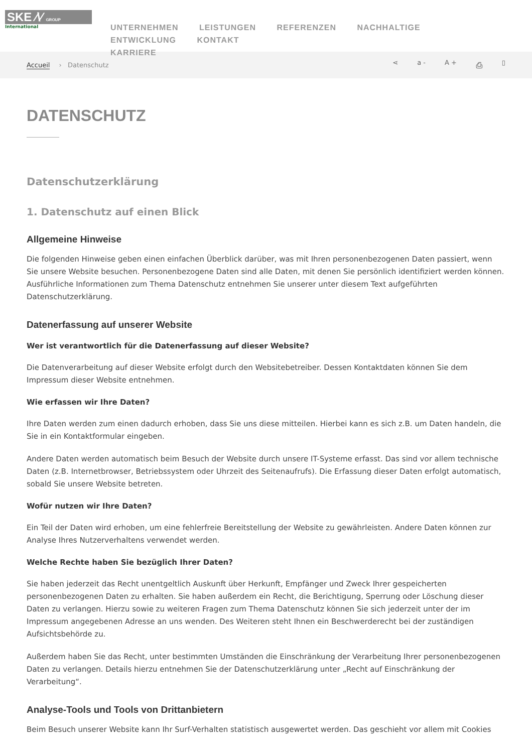SKE ⁄\⁄ GROUP
International
UNTERNEHMEN LEISTUNGEN REFERENZEN NACHHALTIGE ENTWICKLUNG KONTAKT
KARRIERE
Accueil › Datenschutz ⋖ a - A + ⎙ ▯
DATENSCHUTZ
Datenschutzerklärung
1. Datenschutz auf einen Blick
Allgemeine Hinweise
Die folgenden Hinweise geben einen einfachen Überblick darüber, was mit Ihren personenbezogenen Daten passiert, wenn Sie unsere Website besuchen. Personenbezogene Daten sind alle Daten, mit denen Sie persönlich identifiziert werden können. Ausführliche Informationen zum Thema Datenschutz entnehmen Sie unserer unter diesem Text aufgeführten Datenschutzerklärung.
Datenerfassung auf unserer Website
Wer ist verantwortlich für die Datenerfassung auf dieser Website?
Die Datenverarbeitung auf dieser Website erfolgt durch den Websitebetreiber. Dessen Kontaktdaten können Sie dem Impressum dieser Website entnehmen.
Wie erfassen wir Ihre Daten?
Ihre Daten werden zum einen dadurch erhoben, dass Sie uns diese mitteilen. Hierbei kann es sich z.B. um Daten handeln, die Sie in ein Kontaktformular eingeben.
Andere Daten werden automatisch beim Besuch der Website durch unsere IT-Systeme erfasst. Das sind vor allem technische Daten (z.B. Internetbrowser, Betriebssystem oder Uhrzeit des Seitenaufrufs). Die Erfassung dieser Daten erfolgt automatisch, sobald Sie unsere Website betreten.
Wofür nutzen wir Ihre Daten?
Ein Teil der Daten wird erhoben, um eine fehlerfreie Bereitstellung der Website zu gewährleisten. Andere Daten können zur Analyse Ihres Nutzerverhaltens verwendet werden.
Welche Rechte haben Sie bezüglich Ihrer Daten?
Sie haben jederzeit das Recht unentgeltlich Auskunft über Herkunft, Empfänger und Zweck Ihrer gespeicherten personenbezogenen Daten zu erhalten. Sie haben außerdem ein Recht, die Berichtigung, Sperrung oder Löschung dieser Daten zu verlangen. Hierzu sowie zu weiteren Fragen zum Thema Datenschutz können Sie sich jederzeit unter der im Impressum angegebenen Adresse an uns wenden. Des Weiteren steht Ihnen ein Beschwerderecht bei der zuständigen Aufsichtsbehörde zu.
Außerdem haben Sie das Recht, unter bestimmten Umständen die Einschränkung der Verarbeitung Ihrer personenbezogenen Daten zu verlangen. Details hierzu entnehmen Sie der Datenschutzerklärung unter „Recht auf Einschränkung der Verarbeitung“.
Analyse-Tools und Tools von Drittanbietern
Beim Besuch unserer Website kann Ihr Surf-Verhalten statistisch ausgewertet werden. Das geschieht vor allem mit Cookies